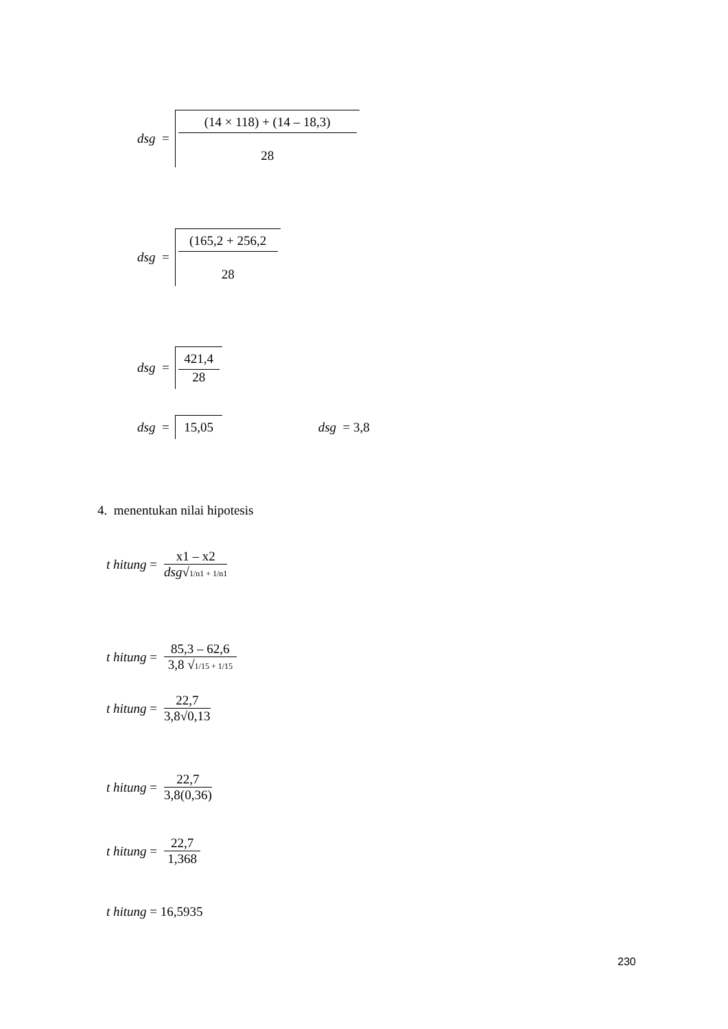dsg =
(14 × 118) + (14 – 18,3)
28
dsg =
(165,2 + 256,2
28
dsg =
421,4
28
dsg = 15,05 dsg = 3,8
4. menentukan nilai hipotesis
t hitung =
x1 – x2
dsg√1/n1 + 1/n1
t hitung =
85,3 – 62,6
3,8 √1/15 + 1/15
t hitung =
22,7
3,8√0,13
t hitung =
22,7
3,8(0,36)
t hitung =
22,7
1,368
t hitung = 16,5935
230